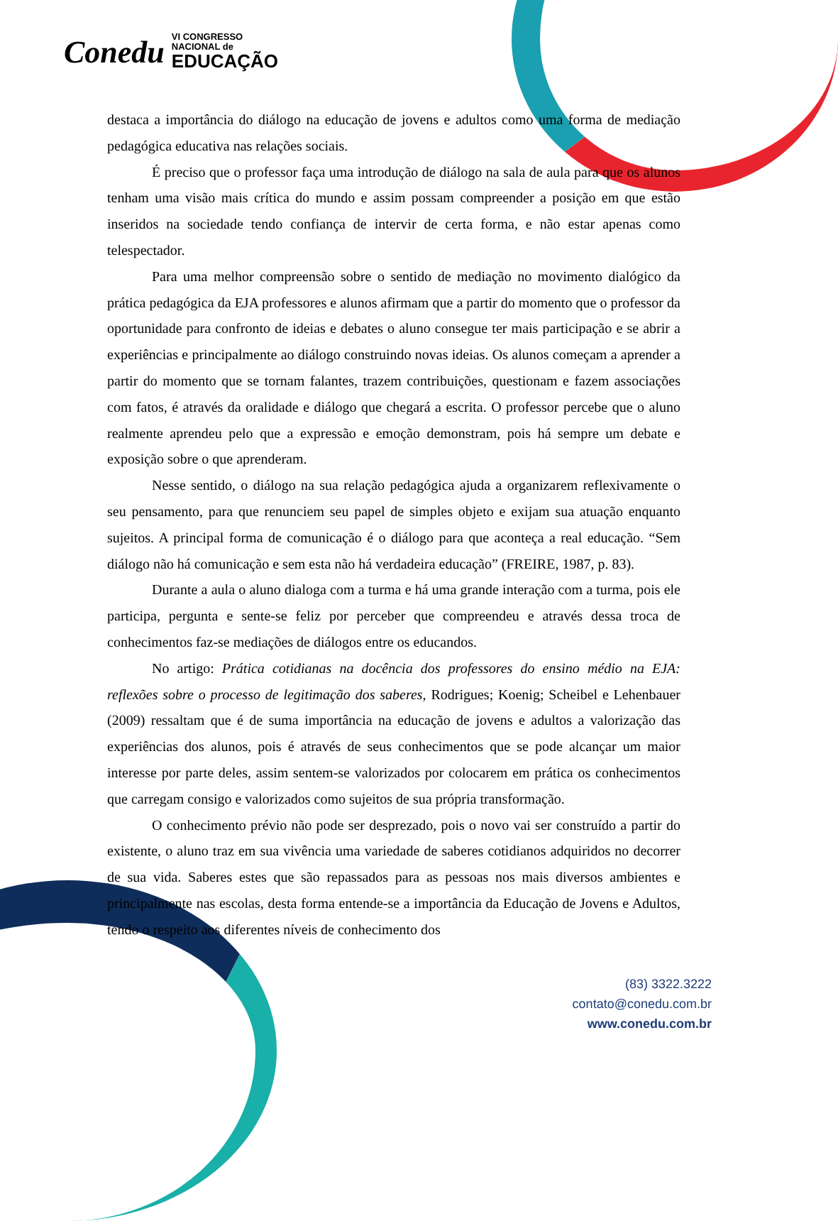Conedu
VI CONGRESSO
NACIONAL de
EDUCAÇÃO
destaca a importância do diálogo na educação de jovens e adultos como uma forma de mediação pedagógica educativa nas relações sociais.
É preciso que o professor faça uma introdução de diálogo na sala de aula para que os alunos tenham uma visão mais crítica do mundo e assim possam compreender a posição em que estão inseridos na sociedade tendo confiança de intervir de certa forma, e não estar apenas como telespectador.
Para uma melhor compreensão sobre o sentido de mediação no movimento dialógico da prática pedagógica da EJA professores e alunos afirmam que a partir do momento que o professor da oportunidade para confronto de ideias e debates o aluno consegue ter mais participação e se abrir a experiências e principalmente ao diálogo construindo novas ideias. Os alunos começam a aprender a partir do momento que se tornam falantes, trazem contribuições, questionam e fazem associações com fatos, é através da oralidade e diálogo que chegará a escrita. O professor percebe que o aluno realmente aprendeu pelo que a expressão e emoção demonstram, pois há sempre um debate e exposição sobre o que aprenderam.
Nesse sentido, o diálogo na sua relação pedagógica ajuda a organizarem reflexivamente o seu pensamento, para que renunciem seu papel de simples objeto e exijam sua atuação enquanto sujeitos. A principal forma de comunicação é o diálogo para que aconteça a real educação. “Sem diálogo não há comunicação e sem esta não há verdadeira educação” (FREIRE, 1987, p. 83).
Durante a aula o aluno dialoga com a turma e há uma grande interação com a turma, pois ele participa, pergunta e sente-se feliz por perceber que compreendeu e através dessa troca de conhecimentos faz-se mediações de diálogos entre os educandos.
No artigo: Prática cotidianas na docência dos professores do ensino médio na EJA: reflexões sobre o processo de legitimação dos saberes, Rodrigues; Koenig; Scheibel e Lehenbauer (2009) ressaltam que é de suma importância na educação de jovens e adultos a valorização das experiências dos alunos, pois é através de seus conhecimentos que se pode alcançar um maior interesse por parte deles, assim sentem-se valorizados por colocarem em prática os conhecimentos que carregam consigo e valorizados como sujeitos de sua própria transformação.
O conhecimento prévio não pode ser desprezado, pois o novo vai ser construído a partir do existente, o aluno traz em sua vivência uma variedade de saberes cotidianos adquiridos no decorrer de sua vida. Saberes estes que são repassados para as pessoas nos mais diversos ambientes e principalmente nas escolas, desta forma entende-se a importância da Educação de Jovens e Adultos, tendo o respeito aos diferentes níveis de conhecimento dos
(83) 3322.3222
contato@conedu.com.br
www.conedu.com.br